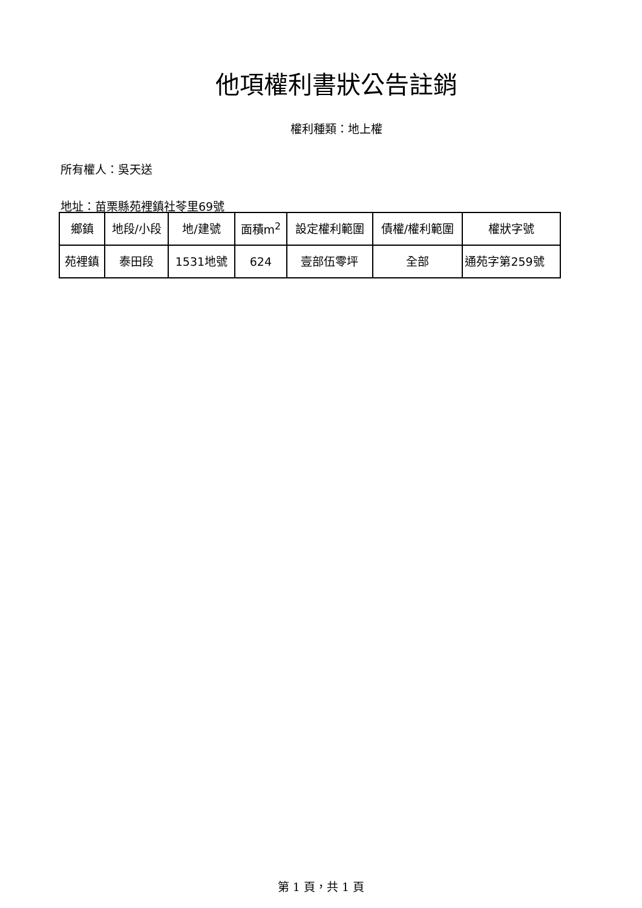他項權利書狀公告註銷
權利種類：地上權
所有權人：吳天送
地址：苗栗縣苑裡鎮社苓里69號
| 鄉鎮 | 地段/小段 | 地/建號 | 面積m<sup>2</sup> | 設定權利範圍 | 債權/權利範圍 | 權狀字號 |
| 苑裡鎮 | 泰田段 | 1531地號 | 624 | 壹部伍零坪 | 全部 | 通苑字第259號 |
第 1 頁，共 1 頁